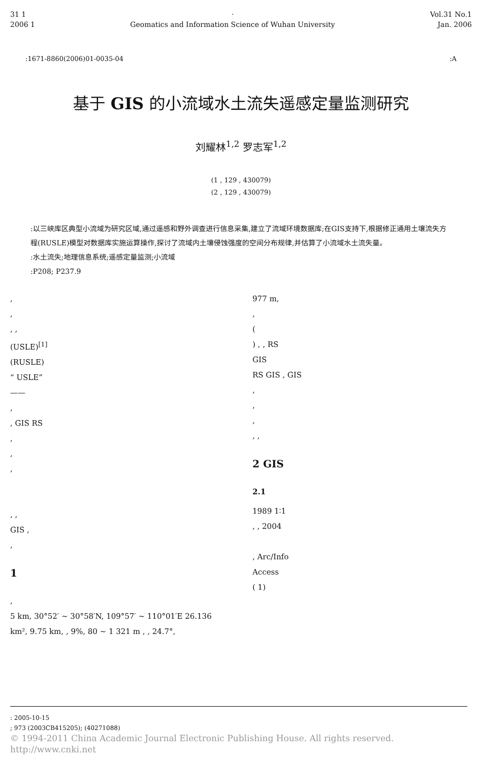31 1
2006 1
·
Geomatics and Information Science of Wuhan University
Vol.31 No.1
Jan. 2006
:1671-8860(2006)01-0035-04 :A
基于 GIS 的小流域水土流失遥感定量监测研究
刘耀林<sup>1,2</sup> 罗志军<sup>1,2</sup>
(1 , 129 , 430079)
(2 , 129 , 430079)
:以三峡库区典型小流域为研究区域,通过遥感和野外调查进行信息采集,建立了流域环境数据库;在GIS支持下,根据修正通用土壤流失方程(RUSLE)模型对数据库实施运算操作,探讨了流域内土壤侵蚀强度的空间分布规律,并估算了小流域水土流失量。
:水土流失;地理信息系统;遥感定量监测;小流域
:P208; P237.9
,
,
, ,
(USLE)<sup>[1]</sup>
(RUSLE)
“ USLE”
——
,
, GIS RS
,
,
,
, ,
GIS ,
,
1
,
5 km, 30°52′ ~ 30°58′N, 109°57′ ~ 110°01′E 26.136 km², 9.75 km, , 9%, 80 ~ 1 321 m , , 24.7°,
977 m,
,
(
) , , RS
GIS
RS GIS , GIS
,
,
,
, ,
2 GIS
2.1
1989 1∶1
, , 2004
, Arc/Info
Access
( 1)
: 2005-10-15
; 973 (2003CB415205); (40271088)
© 1994-2011 China Academic Journal Electronic Publishing House. All rights reserved. http://www.cnki.net